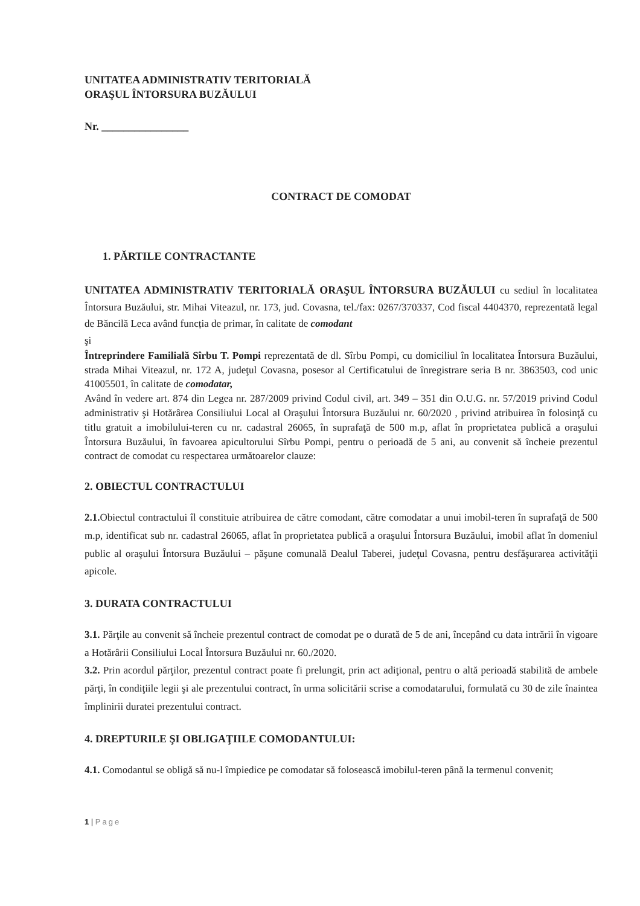UNITATEA ADMINISTRATIV TERITORIALĂ
ORAŞUL ÎNTORSURA BUZĂULUI
Nr. ________________
CONTRACT DE COMODAT
1. PĂRTILE CONTRACTANTE
UNITATEA ADMINISTRATIV TERITORIALĂ ORAŞUL ÎNTORSURA BUZĂULUI cu sediul în localitatea Întorsura Buzăului, str. Mihai Viteazul, nr. 173, jud. Covasna, tel./fax: 0267/370337, Cod fiscal 4404370, reprezentată legal de Băncilă Leca având funcția de primar, în calitate de comodant
şi
Întreprindere Familială Sîrbu T. Pompi reprezentată de dl. Sîrbu Pompi, cu domiciliul în localitatea Întorsura Buzăului, strada Mihai Viteazul, nr. 172 A, judeţul Covasna, posesor al Certificatului de înregistrare seria B nr. 3863503, cod unic 41005501, în calitate de comodatar,
Având în vedere art. 874 din Legea nr. 287/2009 privind Codul civil, art. 349 – 351 din O.U.G. nr. 57/2019 privind Codul administrativ şi Hotărârea Consiliului Local al Oraşului Întorsura Buzăului nr. 60/2020 , privind atribuirea în folosinţă cu titlu gratuit a imobilului-teren cu nr. cadastral 26065, în suprafaţă de 500 m.p, aflat în proprietatea publică a oraşului Întorsura Buzăului, în favoarea apicultorului Sîrbu Pompi, pentru o perioadă de 5 ani, au convenit să încheie prezentul contract de comodat cu respectarea următoarelor clauze:
2. OBIECTUL CONTRACTULUI
2.1. Obiectul contractului îl constituie atribuirea de către comodant, către comodatar a unui imobil-teren în suprafaţă de 500 m.p, identificat sub nr. cadastral 26065, aflat în proprietatea publică a oraşului Întorsura Buzăului, imobil aflat în domeniul public al oraşului Întorsura Buzăului – păşune comunală Dealul Taberei, judeţul Covasna, pentru desfăşurarea activităţii apicole.
3. DURATA CONTRACTULUI
3.1. Părţile au convenit să încheie prezentul contract de comodat pe o durată de 5 de ani, începând cu data intrării în vigoare a Hotărârii Consiliului Local Întorsura Buzăului nr. 60./2020.
3.2. Prin acordul părţilor, prezentul contract poate fi prelungit, prin act adiţional, pentru o altă perioadă stabilită de ambele părţi, în condiţiile legii şi ale prezentului contract, în urma solicitării scrise a comodatarului, formulată cu 30 de zile înaintea împlinirii duratei prezentului contract.
4. DREPTURILE ŞI OBLIGAŢIILE COMODANTULUI:
4.1. Comodantul se obligă să nu-l împiedice pe comodatar să folosească imobilul-teren până la termenul convenit;
1 | Page